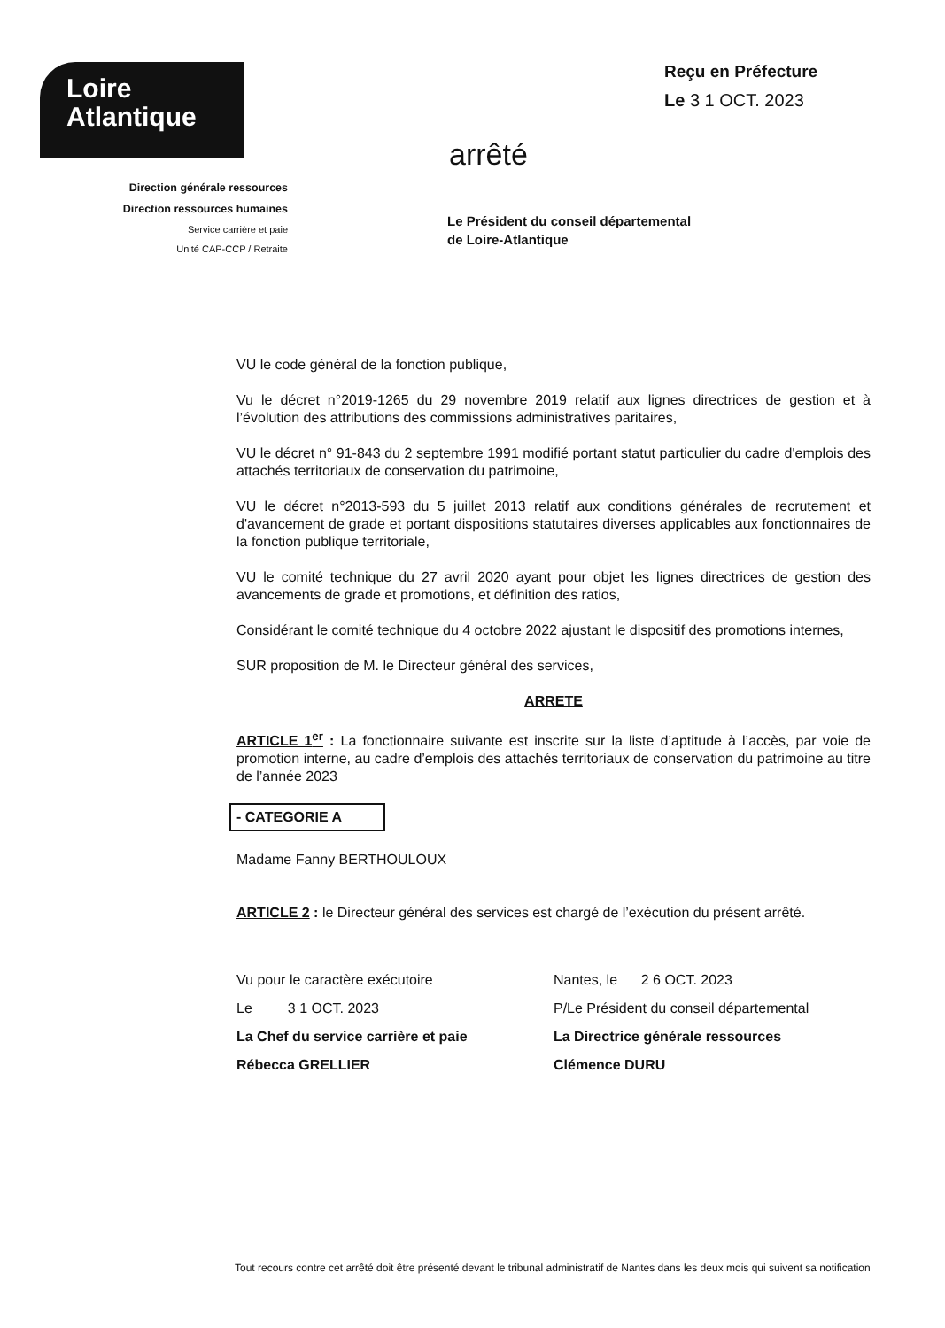Loire
Atlantique
Direction générale ressources
Direction ressources humaines
Service carrière et paie
Unité CAP-CCP / Retraite
Reçu en Préfecture
Le 3 1 OCT. 2023
arrêté
Le Président du conseil départemental
de Loire-Atlantique
VU le code général de la fonction publique,
Vu le décret n°2019-1265 du 29 novembre 2019 relatif aux lignes directrices de gestion et à l’évolution des attributions des commissions administratives paritaires,
VU le décret n° 91-843 du 2 septembre 1991 modifié portant statut particulier du cadre d'emplois des attachés territoriaux de conservation du patrimoine,
VU le décret n°2013-593 du 5 juillet 2013 relatif aux conditions générales de recrutement et d'avancement de grade et portant dispositions statutaires diverses applicables aux fonctionnaires de la fonction publique territoriale,
VU le comité technique du 27 avril 2020 ayant pour objet les lignes directrices de gestion des avancements de grade et promotions, et définition des ratios,
Considérant le comité technique du 4 octobre 2022 ajustant le dispositif des promotions internes,
SUR proposition de M. le Directeur général des services,
ARRETE
ARTICLE 1<sup>er</sup> : La fonctionnaire suivante est inscrite sur la liste d’aptitude à l’accès, par voie de promotion interne, au cadre d’emplois des attachés territoriaux de conservation du patrimoine au titre de l’année 2023
- CATEGORIE A
Madame Fanny BERTHOULOUX
ARTICLE 2 : le Directeur général des services est chargé de l’exécution du présent arrêté.
Vu pour le caractère exécutoire
Le 3 1 OCT. 2023
La Chef du service carrière et paie
Rébecca GRELLIER
Nantes, le 2 6 OCT. 2023
P/Le Président du conseil départemental
La Directrice générale ressources
Clémence DURU
Tout recours contre cet arrêté doit être présenté devant le tribunal administratif de Nantes dans les deux mois qui suivent sa notification